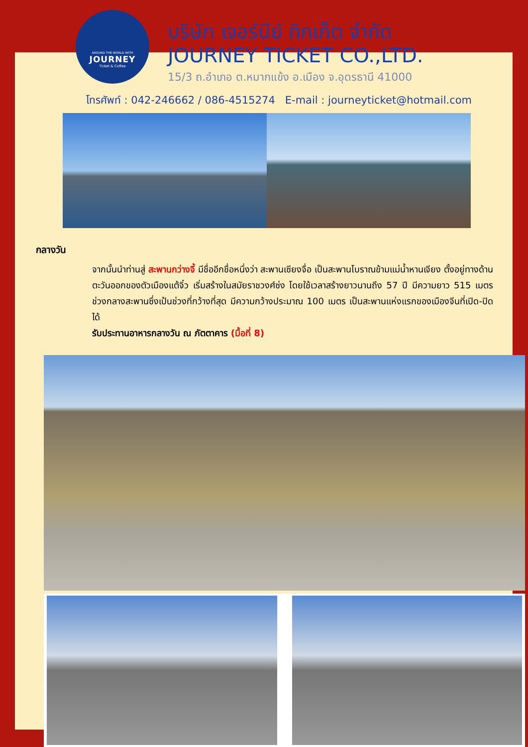AROUND THE WORLD WITH
JOURNEY
Ticket & Coffee
บริษัท เจอร์นีย์ ทิกเก็ต จำกัด
JOURNEY TICKET CO.,LTD.
15/3 ถ.อำเภอ ต.หมากแข้ง อ.เมือง จ.อุดรธานี 41000
โทรศัพท์ : 042-246662 / 086-4515274 E-mail : journeyticket@hotmail.com
กลางวัน
จากนั้นนำท่านสู่ สะพานกว่างจี้ มีชื่ออีกชื่อหนึ่งว่า สะพานเซียงจื่อ เป็นสะพานโบราณข้ามแม่น้ำหานเจียง ตั้งอยู่ทางด้านตะวันออกของตัวเมืองแต้จิ๋ว เริ่มสร้างในสมัยราชวงศ์ซ่ง โดยใช้เวลาสร้างยาวนานถึง 57 ปี มีความยาว 515 เมตร ช่วงกลางสะพานซึ่งเป้นช่วงที่กว้างที่สุด มีความกว้างประมาณ 100 เมตร เป็นสะพานแห่งแรกของเมืองจีนที่เปิด-ปิดได้
รับประทานอาหารกลางวัน ณ ภัตตาคาร (มื้อที่ 8)